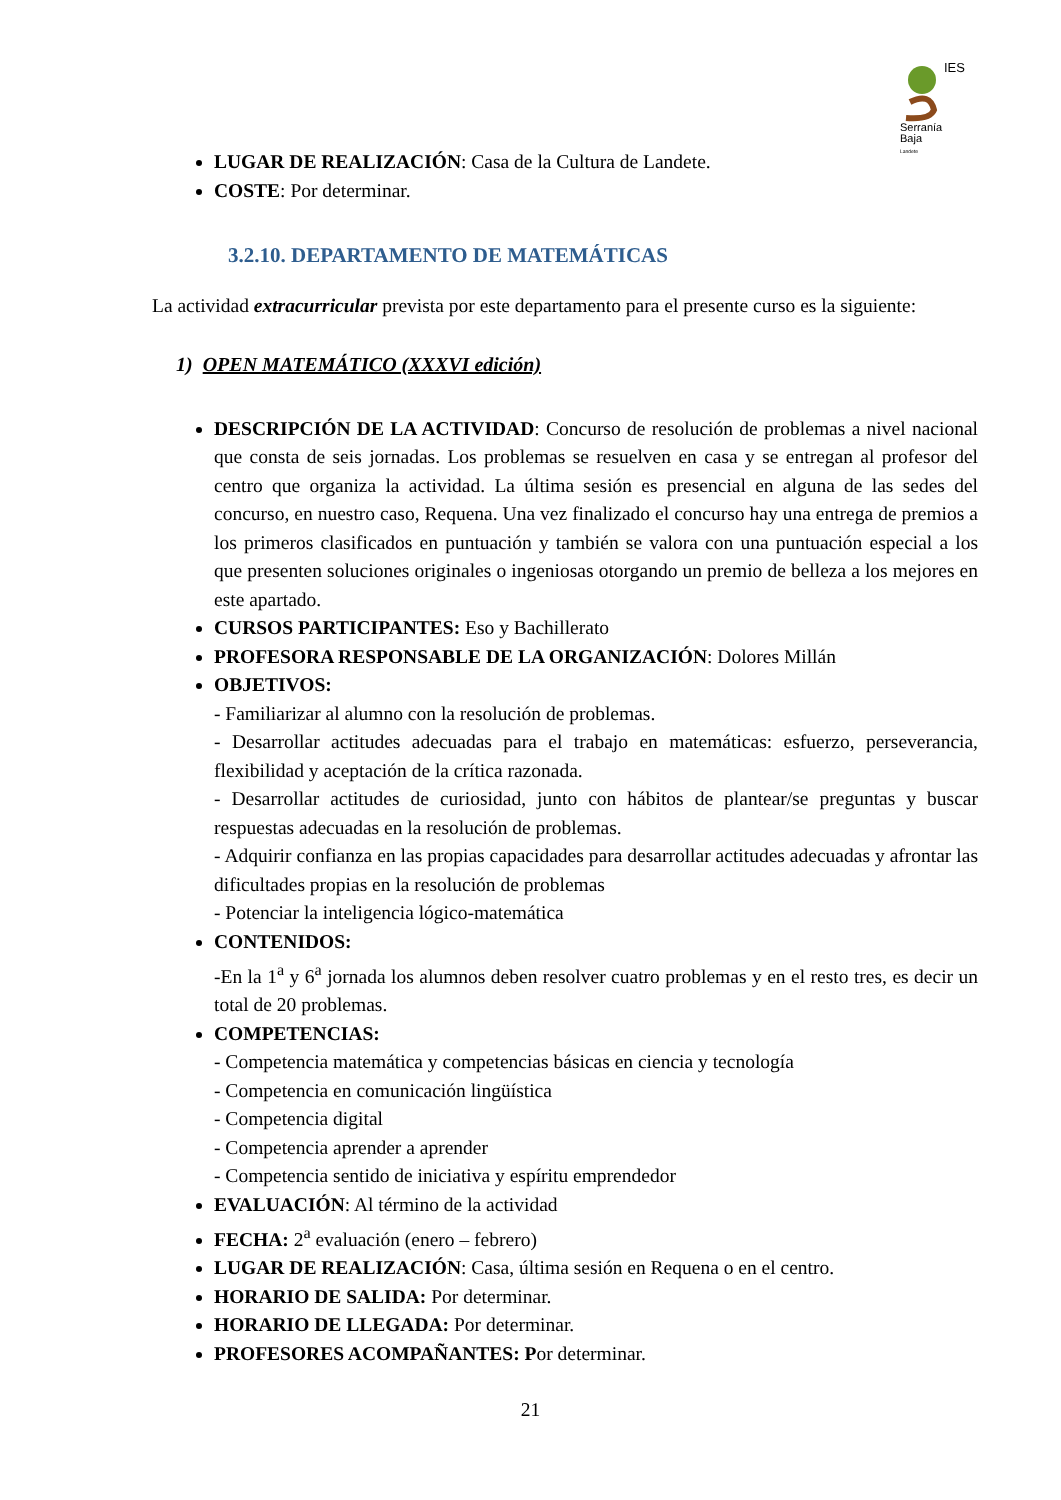IES
Serranía
Baja
Landete
LUGAR DE REALIZACIÓN: Casa de la Cultura de Landete.
COSTE: Por determinar.
3.2.10. DEPARTAMENTO DE MATEMÁTICAS
La actividad extracurricular prevista por este departamento para el presente curso es la siguiente:
1) OPEN MATEMÁTICO (XXXVI edición)
DESCRIPCIÓN DE LA ACTIVIDAD: Concurso de resolución de problemas a nivel nacional que consta de seis jornadas. Los problemas se resuelven en casa y se entregan al profesor del centro que organiza la actividad. La última sesión es presencial en alguna de las sedes del concurso, en nuestro caso, Requena. Una vez finalizado el concurso hay una entrega de premios a los primeros clasificados en puntuación y también se valora con una puntuación especial a los que presenten soluciones originales o ingeniosas otorgando un premio de belleza a los mejores en este apartado.
CURSOS PARTICIPANTES: Eso y Bachillerato
PROFESORA RESPONSABLE DE LA ORGANIZACIÓN: Dolores Millán
OBJETIVOS:
- Familiarizar al alumno con la resolución de problemas.
- Desarrollar actitudes adecuadas para el trabajo en matemáticas: esfuerzo, perseverancia, flexibilidad y aceptación de la crítica razonada.
- Desarrollar actitudes de curiosidad, junto con hábitos de plantear/se preguntas y buscar respuestas adecuadas en la resolución de problemas.
- Adquirir confianza en las propias capacidades para desarrollar actitudes adecuadas y afrontar las dificultades propias en la resolución de problemas
- Potenciar la inteligencia lógico-matemática
CONTENIDOS:
-En la 1<sup>a</sup> y 6<sup>a</sup> jornada los alumnos deben resolver cuatro problemas y en el resto tres, es decir un total de 20 problemas.
COMPETENCIAS:
- Competencia matemática y competencias básicas en ciencia y tecnología
- Competencia en comunicación lingüística
- Competencia digital
- Competencia aprender a aprender
- Competencia sentido de iniciativa y espíritu emprendedor
EVALUACIÓN: Al término de la actividad
FECHA: 2<sup>a</sup> evaluación (enero – febrero)
LUGAR DE REALIZACIÓN: Casa, última sesión en Requena o en el centro.
HORARIO DE SALIDA: Por determinar.
HORARIO DE LLEGADA: Por determinar.
PROFESORES ACOMPAÑANTES: Por determinar.
21